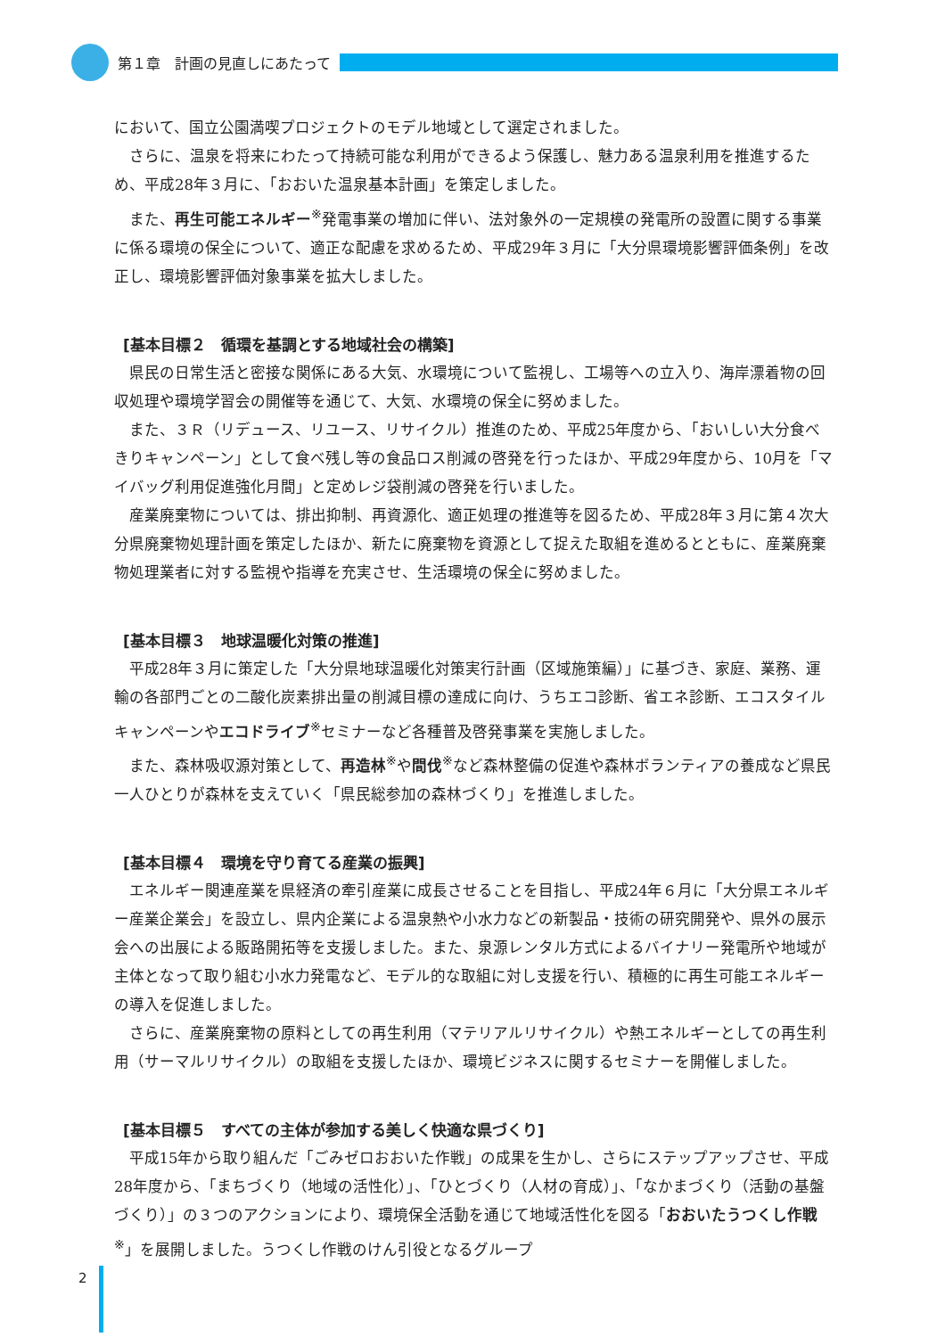第１章　計画の見直しにあたって
において、国立公園満喫プロジェクトのモデル地域として選定されました。
さらに、温泉を将来にわたって持続可能な利用ができるよう保護し、魅力ある温泉利用を推進するため、平成28年３月に、「おおいた温泉基本計画」を策定しました。
また、再生可能エネルギー<sup>※</sup>発電事業の増加に伴い、法対象外の一定規模の発電所の設置に関する事業に係る環境の保全について、適正な配慮を求めるため、平成29年３月に「大分県環境影響評価条例」を改正し、環境影響評価対象事業を拡大しました。
[基本目標２　循環を基調とする地域社会の構築]
県民の日常生活と密接な関係にある大気、水環境について監視し、工場等への立入り、海岸漂着物の回収処理や環境学習会の開催等を通じて、大気、水環境の保全に努めました。
また、３Ｒ（リデュース、リユース、リサイクル）推進のため、平成25年度から、「おいしい大分食べきりキャンペーン」として食べ残し等の食品ロス削減の啓発を行ったほか、平成29年度から、10月を「マイバッグ利用促進強化月間」と定めレジ袋削減の啓発を行いました。
産業廃棄物については、排出抑制、再資源化、適正処理の推進等を図るため、平成28年３月に第４次大分県廃棄物処理計画を策定したほか、新たに廃棄物を資源として捉えた取組を進めるとともに、産業廃棄物処理業者に対する監視や指導を充実させ、生活環境の保全に努めました。
[基本目標３　地球温暖化対策の推進]
平成28年３月に策定した「大分県地球温暖化対策実行計画（区域施策編）」に基づき、家庭、業務、運輸の各部門ごとの二酸化炭素排出量の削減目標の達成に向け、うちエコ診断、省エネ診断、エコスタイルキャンペーンやエコドライブ<sup>※</sup>セミナーなど各種普及啓発事業を実施しました。
また、森林吸収源対策として、再造林<sup>※</sup>や間伐<sup>※</sup>など森林整備の促進や森林ボランティアの養成など県民一人ひとりが森林を支えていく「県民総参加の森林づくり」を推進しました。
[基本目標４　環境を守り育てる産業の振興]
エネルギー関連産業を県経済の牽引産業に成長させることを目指し、平成24年６月に「大分県エネルギー産業企業会」を設立し、県内企業による温泉熱や小水力などの新製品・技術の研究開発や、県外の展示会への出展による販路開拓等を支援しました。また、泉源レンタル方式によるバイナリー発電所や地域が主体となって取り組む小水力発電など、モデル的な取組に対し支援を行い、積極的に再生可能エネルギーの導入を促進しました。
さらに、産業廃棄物の原料としての再生利用（マテリアルリサイクル）や熱エネルギーとしての再生利用（サーマルリサイクル）の取組を支援したほか、環境ビジネスに関するセミナーを開催しました。
[基本目標５　すべての主体が参加する美しく快適な県づくり]
平成15年から取り組んだ「ごみゼロおおいた作戦」の成果を生かし、さらにステップアップさせ、平成28年度から、「まちづくり（地域の活性化）」、「ひとづくり（人材の育成）」、「なかまづくり（活動の基盤づくり）」の３つのアクションにより、環境保全活動を通じて地域活性化を図る「おおいたうつくし作戦<sup>※</sup>」を展開しました。うつくし作戦のけん引役となるグループ
2